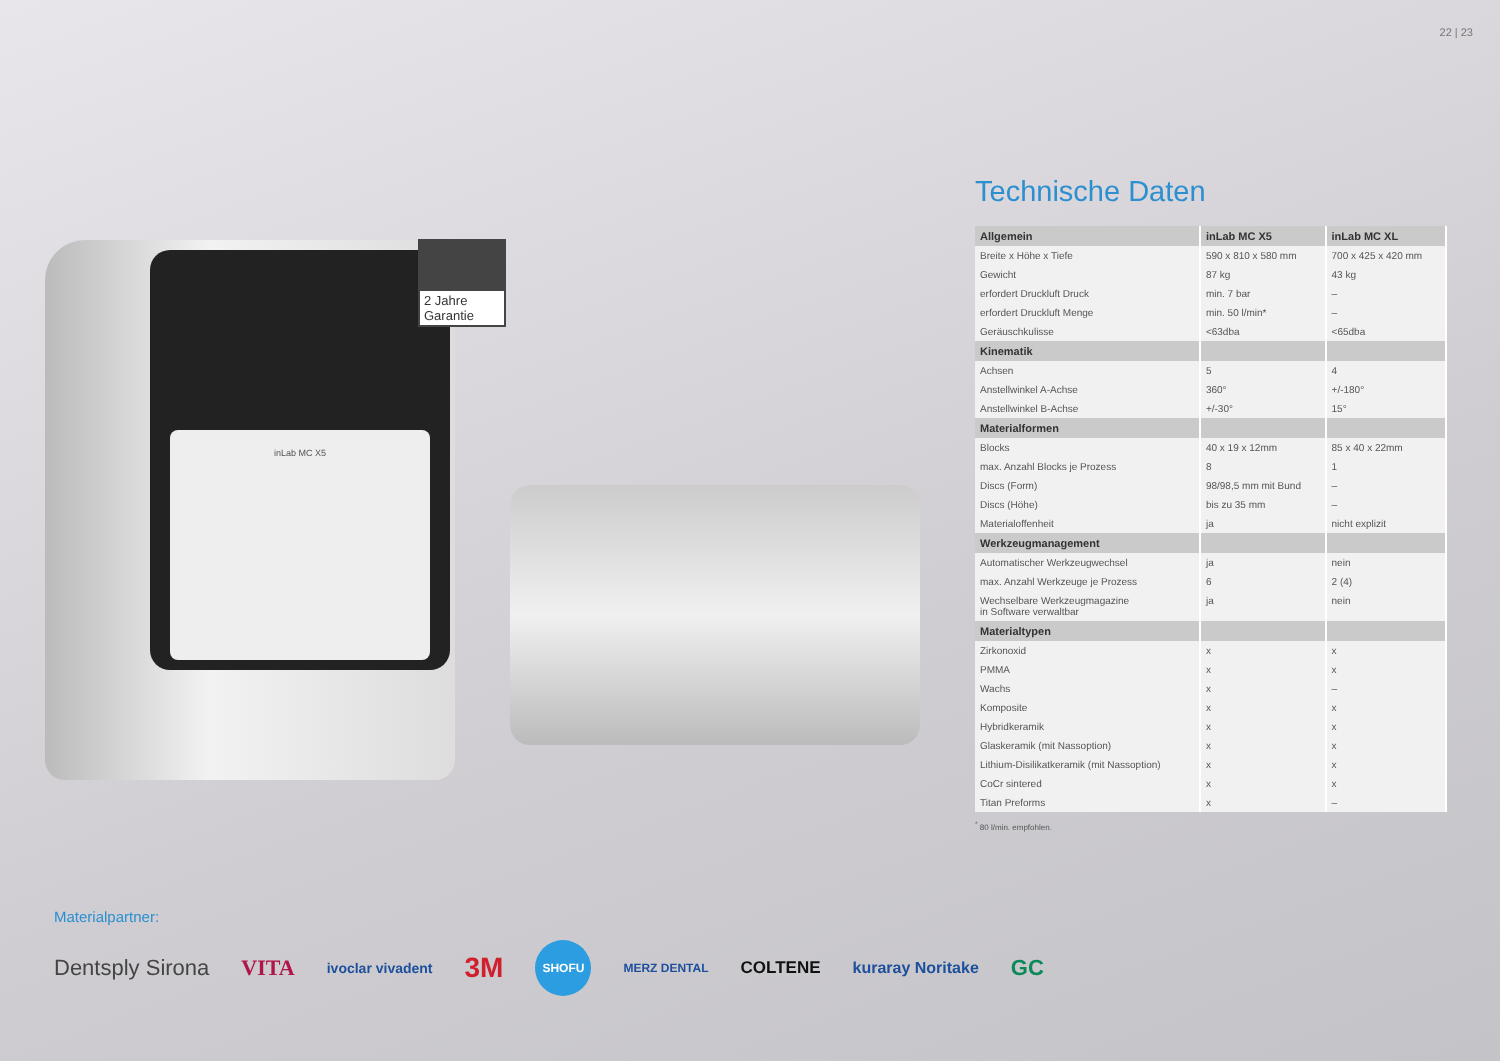22 | 23
inLab MC X5
2 Jahre Garantie
Technische Daten
| Allgemein | inLab MC X5 | inLab MC XL |
| --- | --- | --- |
| Breite x Höhe x Tiefe | 590 x 810 x 580 mm | 700 x 425 x 420 mm |
| Gewicht | 87 kg | 43 kg |
| erfordert Druckluft Druck | min. 7 bar | – |
| erfordert Druckluft Menge | min. 50 l/min* | – |
| Geräuschkulisse | <63dba | <65dba |
| Kinematik | | |
| Achsen | 5 | 4 |
| Anstellwinkel A-Achse | 360° | +/-180° |
| Anstellwinkel B-Achse | +/-30° | 15° |
| Materialformen | | |
| Blocks | 40 x 19 x 12mm | 85 x 40 x 22mm |
| max. Anzahl Blocks je Prozess | 8 | 1 |
| Discs (Form) | 98/98,5 mm mit Bund | – |
| Discs (Höhe) | bis zu 35 mm | – |
| Materialoffenheit | ja | nicht explizit |
| Werkzeugmanagement | | |
| Automatischer Werkzeugwechsel | ja | nein |
| max. Anzahl Werkzeuge je Prozess | 6 | 2 (4) |
| Wechselbare Werkzeugmagazine in Software verwaltbar | ja | nein |
| Materialtypen | | |
| Zirkonoxid | x | x |
| PMMA | x | x |
| Wachs | x | – |
| Komposite | x | x |
| Hybridkeramik | x | x |
| Glaskeramik (mit Nassoption) | x | x |
| Lithium-Disilikatkeramik (mit Nassoption) | x | x |
| CoCr sintered | x | x |
| Titan Preforms | x | – |
<sup>*</sup> 80 l/min. empfohlen.
Materialpartner:
Dentsply Sirona VITA ivoclar vivadent 3M SHOFU MERZ DENTAL COLTENE kuraray Noritake GC